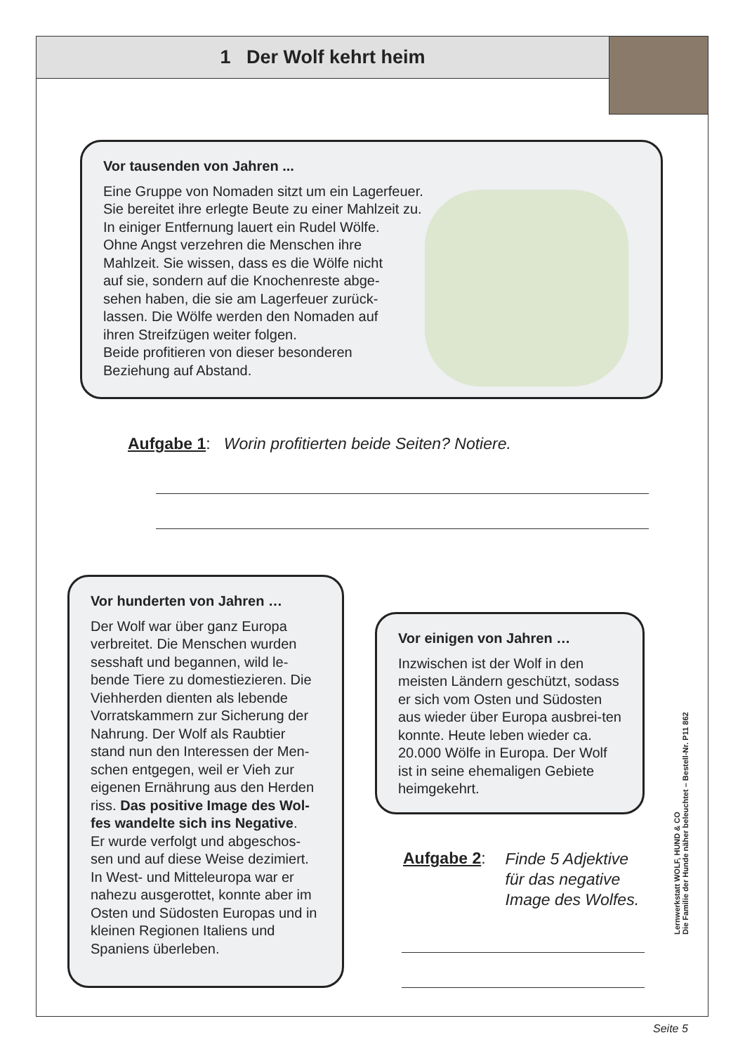1 Der Wolf kehrt heim
Vor tausenden von Jahren ...
Eine Gruppe von Nomaden sitzt um ein Lagerfeuer.
Sie bereitet ihre erlegte Beute zu einer Mahlzeit zu.
In einiger Entfernung lauert ein Rudel Wölfe.
Ohne Angst verzehren die Menschen ihre
Mahlzeit. Sie wissen, dass es die Wölfe nicht
auf sie, sondern auf die Knochenreste abge-
sehen haben, die sie am Lagerfeuer zurück-
lassen. Die Wölfe werden den Nomaden auf
ihren Streifzügen weiter folgen.
Beide profitieren von dieser besonderen
Beziehung auf Abstand.
Aufgabe 1: Worin profitierten beide Seiten? Notiere.
Vor hunderten von Jahren …
Der Wolf war über ganz Europa verbreitet. Die Menschen wurden sesshaft und begannen, wild le-bende Tiere zu domestiezieren. Die Viehherden dienten als lebende Vorratskammern zur Sicherung der Nahrung. Der Wolf als Raubtier stand nun den Interessen der Men-schen entgegen, weil er Vieh zur eigenen Ernährung aus den Herden riss. Das positive Image des Wol-fes wandelte sich ins Negative.
Er wurde verfolgt und abgeschos-sen und auf diese Weise dezimiert. In West- und Mitteleuropa war er nahezu ausgerottet, konnte aber im Osten und Südosten Europas und in kleinen Regionen Italiens und Spaniens überleben.
Vor einigen von Jahren …
Inzwischen ist der Wolf in den meisten Ländern geschützt, sodass er sich vom Osten und Südosten aus wieder über Europa ausbrei-ten konnte. Heute leben wieder ca. 20.000 Wölfe in Europa. Der Wolf ist in seine ehemaligen Gebiete heimgekehrt.
Aufgabe 2: Finde 5 Adjektive
für das negative
Image des Wolfes.
Lernwerkstatt WOLF, HUND & CO
Die Familie der Hunde näher beleuchtet – Bestell-Nr. P11 862
Seite 5